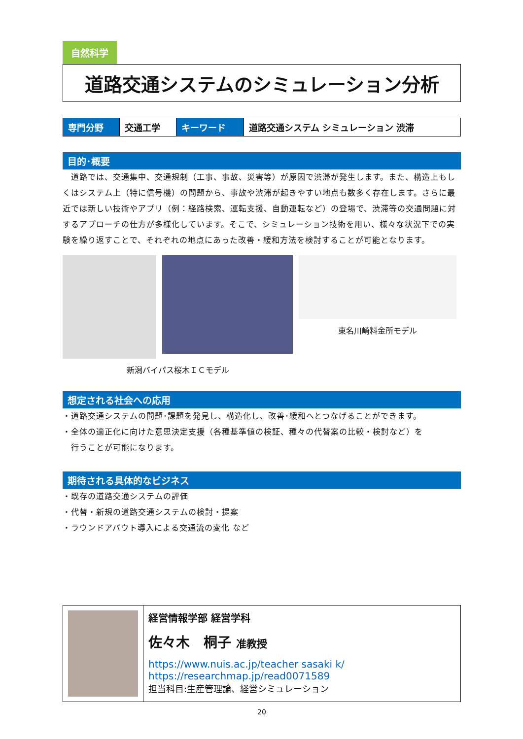自然科学
道路交通システムのシミュレーション分析
| 専門分野 | 交通工学 | キーワード | 道路交通システム シミュレーション 渋滞 |
目的･概要
　道路では、交通集中、交通規制（工事、事故、災害等）が原因で渋滞が発生します。また、構造上もしくはシステム上（特に信号機）の問題から、事故や渋滞が起きやすい地点も数多く存在します。さらに最近では新しい技術やアプリ（例：経路検索、運転支援、自動運転など）の登場で、渋滞等の交通問題に対するアプローチの仕方が多様化しています。そこで、シミュレーション技術を用い、様々な状況下での実験を繰り返すことで、それぞれの地点にあった改善・緩和方法を検討することが可能となります。
新潟バイパス桜木ＩＣモデル 東名川崎料金所モデル
想定される社会への応用
・道路交通システムの問題･課題を発見し、構造化し、改善･緩和へとつなげることができます。
・全体の適正化に向けた意思決定支援（各種基準値の検証、種々の代替案の比較・検討など）を
　行うことが可能になります。
期待される具体的なビジネス
・既存の道路交通システムの評価
・代替・新規の道路交通システムの検討・提案
・ラウンドアバウト導入による交通流の変化 など
| | 経営情報学部 経営学科 佐々木 桐子 准教授 https://www.nuis.ac.jp/teacher sasaki k/ https://researchmap.jp/read0071589 担当科目:生産管理論、経営シミュレーション |
20